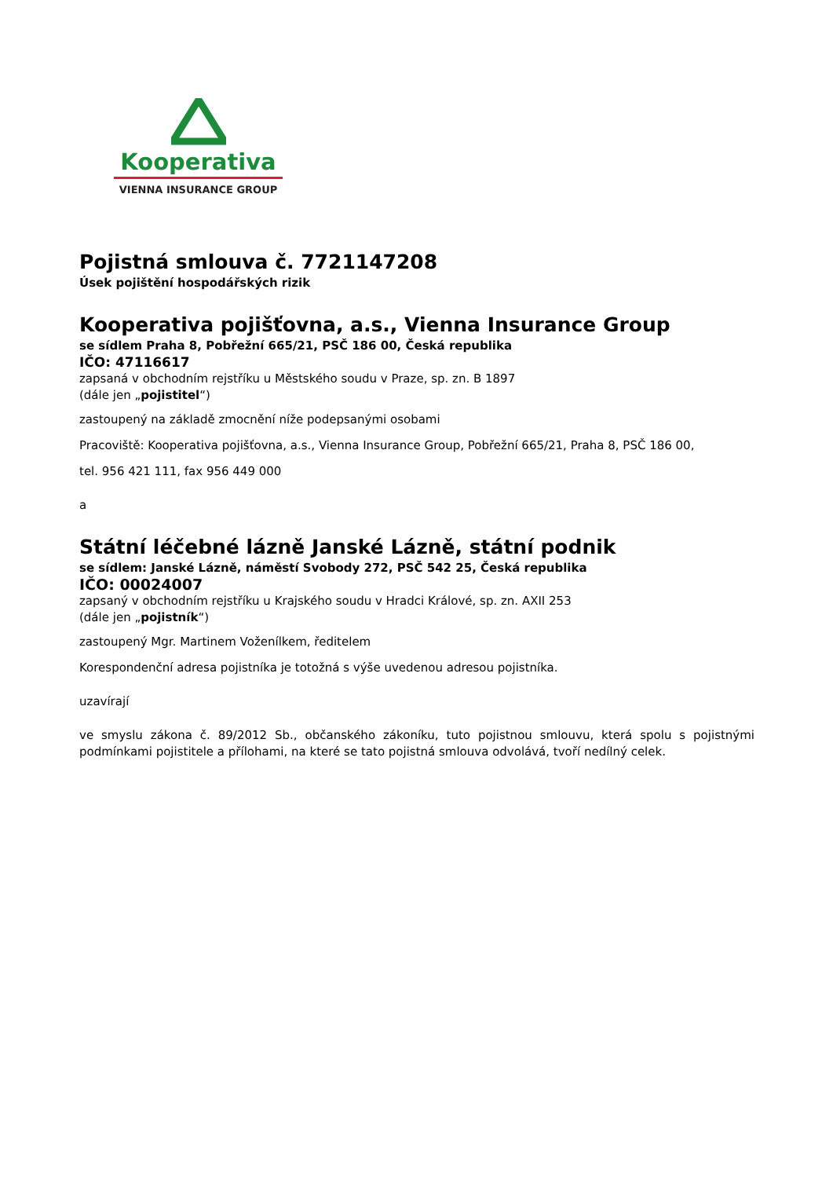Kooperativa
VIENNA INSURANCE GROUP
Pojistná smlouva č. 7721147208
Úsek pojištění hospodářských rizik
Kooperativa pojišťovna, a.s., Vienna Insurance Group
se sídlem Praha 8, Pobřežní 665/21, PSČ 186 00, Česká republika
IČO: 47116617
zapsaná v obchodním rejstříku u Městského soudu v Praze, sp. zn. B 1897
(dále jen „pojistitel“)
zastoupený na základě zmocnění níže podepsanými osobami
Pracoviště: Kooperativa pojišťovna, a.s., Vienna Insurance Group, Pobřežní 665/21, Praha 8, PSČ 186 00,
tel. 956 421 111, fax 956 449 000
a
Státní léčebné lázně Janské Lázně, státní podnik
se sídlem: Janské Lázně, náměstí Svobody 272, PSČ 542 25, Česká republika
IČO: 00024007
zapsaný v obchodním rejstříku u Krajského soudu v Hradci Králové, sp. zn. AXII 253
(dále jen „pojistník“)
zastoupený Mgr. Martinem Voženílkem, ředitelem
Korespondenční adresa pojistníka je totožná s výše uvedenou adresou pojistníka.
uzavírají
ve smyslu zákona č. 89/2012 Sb., občanského zákoníku, tuto pojistnou smlouvu, která spolu s pojistnými podmínkami pojistitele a přílohami, na které se tato pojistná smlouva odvolává, tvoří nedílný celek.